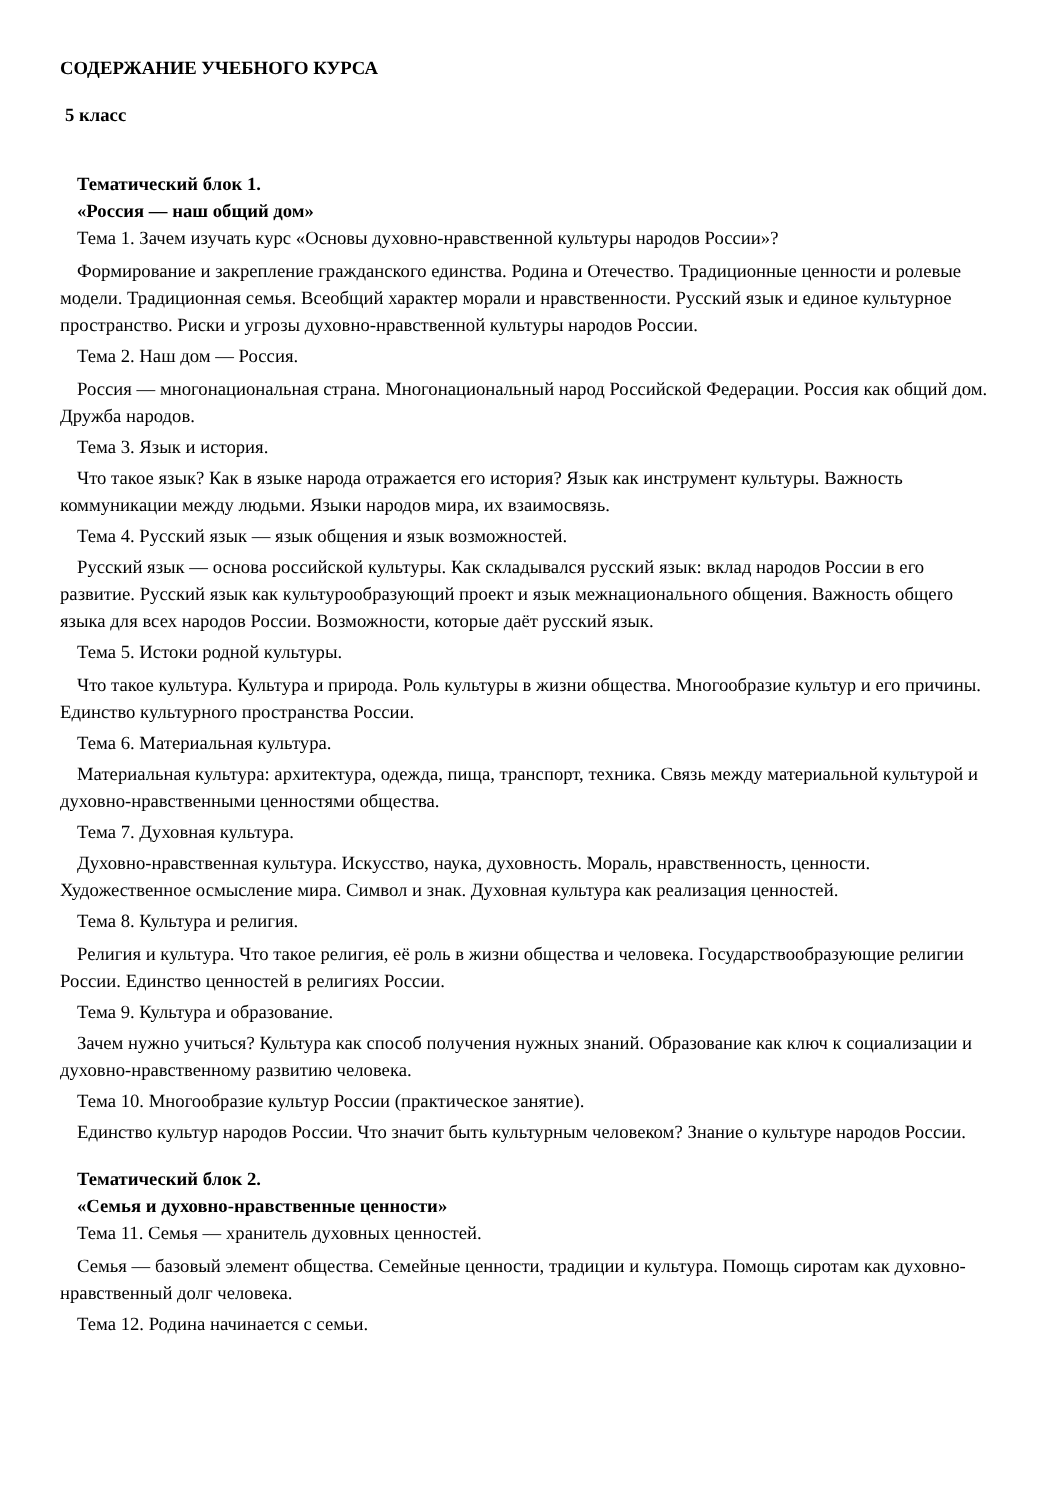СОДЕРЖАНИЕ УЧЕБНОГО КУРСА
5 класс
Тематический блок 1.
«Россия — наш общий дом»
Тема 1. Зачем изучать курс «Основы духовно-нравственной культуры народов России»?
Формирование и закрепление гражданского единства. Родина и Отечество. Традиционные ценности и ролевые модели. Традиционная семья. Всеобщий характер морали и нравственности. Русский язык и единое культурное пространство. Риски и угрозы духовно-нравственной культуры народов России.
Тема 2. Наш дом — Россия.
Россия — многонациональная страна. Многонациональный народ Российской Федерации. Россия как общий дом. Дружба народов.
Тема 3. Язык и история.
Что такое язык? Как в языке народа отражается его история? Язык как инструмент культуры. Важность коммуникации между людьми. Языки народов мира, их взаимосвязь.
Тема 4. Русский язык — язык общения и язык возможностей.
Русский язык — основа российской культуры. Как складывался русский язык: вклад народов России в его развитие. Русский язык как культурообразующий проект и язык межнационального общения. Важность общего языка для всех народов России. Возможности, которые даёт русский язык.
Тема 5. Истоки родной культуры.
Что такое культура. Культура и природа. Роль культуры в жизни общества. Многообразие культур и его причины. Единство культурного пространства России.
Тема 6. Материальная культура.
Материальная культура: архитектура, одежда, пища, транспорт, техника. Связь между материальной культурой и духовно-нравственными ценностями общества.
Тема 7. Духовная культура.
Духовно-нравственная культура. Искусство, наука, духовность. Мораль, нравственность, ценности. Художественное осмысление мира. Символ и знак. Духовная культура как реализация ценностей.
Тема 8. Культура и религия.
Религия и культура. Что такое религия, её роль в жизни общества и человека. Государствообразующие религии России. Единство ценностей в религиях России.
Тема 9. Культура и образование.
Зачем нужно учиться? Культура как способ получения нужных знаний. Образование как ключ к социализации и духовно-нравственному развитию человека.
Тема 10. Многообразие культур России (практическое занятие).
Единство культур народов России. Что значит быть культурным человеком? Знание о культуре народов России.
Тематический блок 2.
«Семья и духовно-нравственные ценности»
Тема 11. Семья — хранитель духовных ценностей.
Семья — базовый элемент общества. Семейные ценности, традиции и культура. Помощь сиротам как духовно-нравственный долг человека.
Тема 12. Родина начинается с семьи.